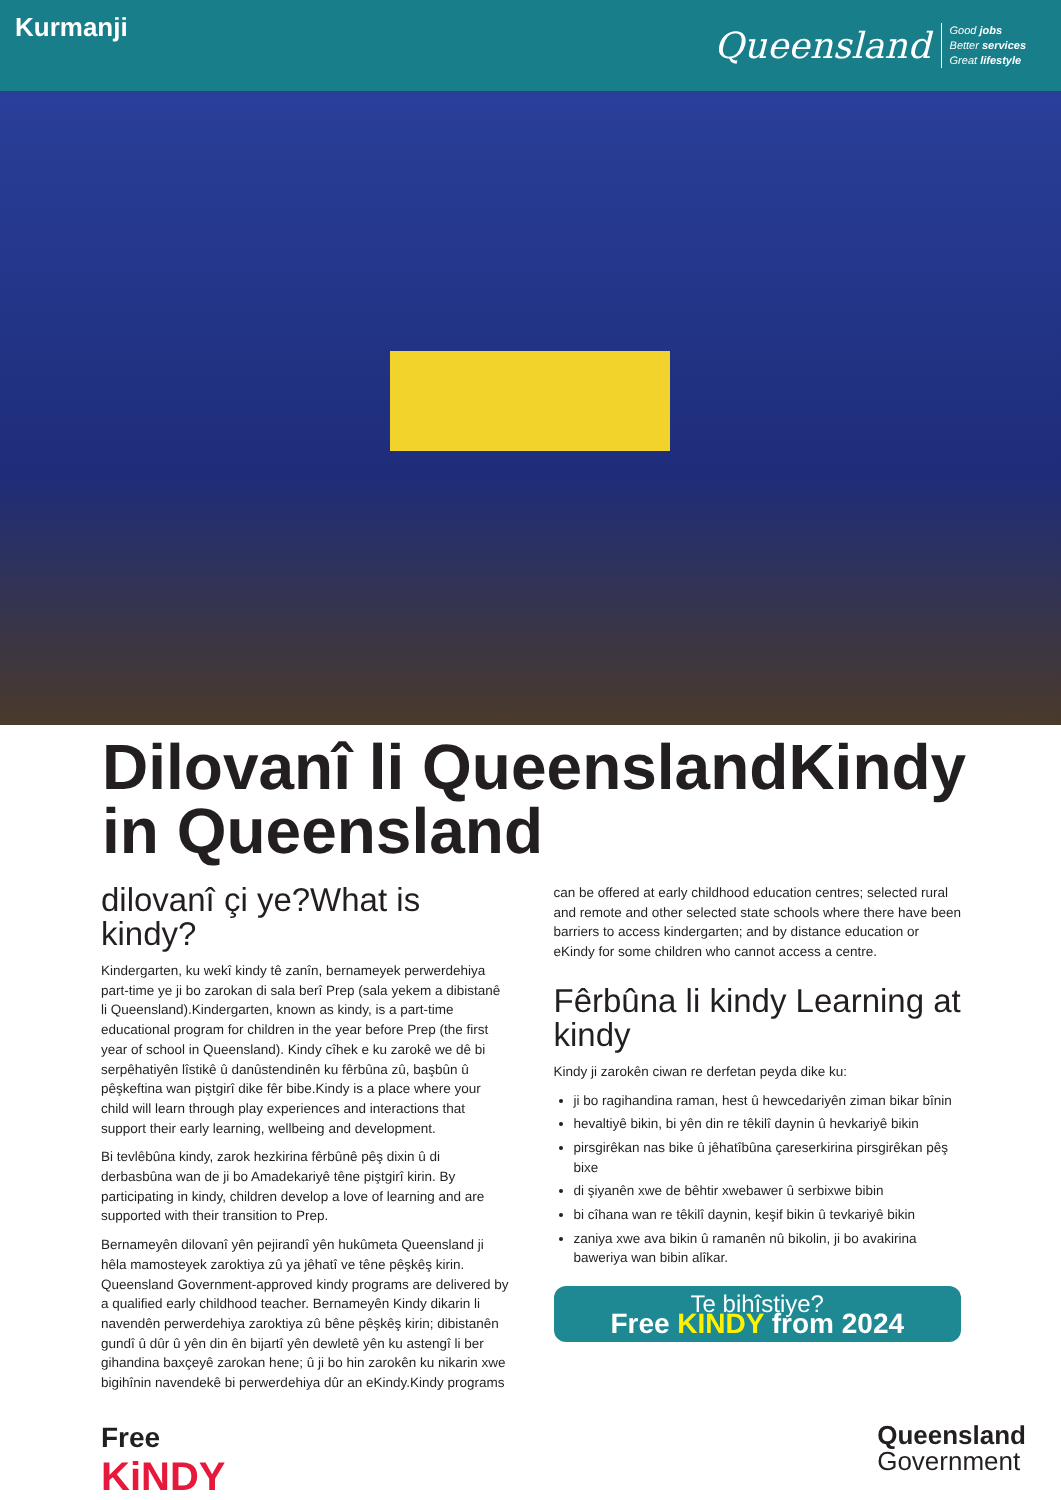Kurmanji
Queensland
Good jobs
Better services
Great lifestyle
Dilovanî li QueenslandKindy
in Queensland
dilovanî çi ye?What is kindy?
Kindergarten, ku wekî kindy tê zanîn, bernameyek perwerdehiya part-time ye ji bo zarokan di sala berî Prep (sala yekem a dibistanê li Queensland).Kindergarten, known as kindy, is a part-time educational program for children in the year before Prep (the first year of school in Queensland). Kindy cîhek e ku zarokê we dê bi serpêhatiyên lîstikê û danûstendinên ku fêrbûna zû, başbûn û pêşkeftina wan piştgirî dike fêr bibe.Kindy is a place where your child will learn through play experiences and interactions that support their early learning, wellbeing and development.
Bi tevlêbûna kindy, zarok hezkirina fêrbûnê pêş dixin û di derbasbûna wan de ji bo Amadekariyê têne piştgirî kirin. By participating in kindy, children develop a love of learning and are supported with their transition to Prep.
Bernameyên dilovanî yên pejirandî yên hukûmeta Queensland ji hêla mamosteyek zaroktiya zû ya jêhatî ve têne pêşkêş kirin. Queensland Government-approved kindy programs are delivered by a qualified early childhood teacher. Bernameyên Kindy dikarin li navendên perwerdehiya zaroktiya zû bêne pêşkêş kirin; dibistanên gundî û dûr û yên din ên bijartî yên dewletê yên ku astengî li ber gihandina baxçeyê zarokan hene; û ji bo hin zarokên ku nikarin xwe bigihînin navendekê bi perwerdehiya dûr an eKindy.Kindy programs
can be offered at early childhood education centres; selected rural and remote and other selected state schools where there have been barriers to access kindergarten; and by distance education or eKindy for some children who cannot access a centre.
Fêrbûna li kindy Learning at kindy
Kindy ji zarokên ciwan re derfetan peyda dike ku:
ji bo ragihandina raman, hest û hewcedariyên ziman bikar bînin
hevaltiyê bikin, bi yên din re têkilî daynin û hevkariyê bikin
pirsgirêkan nas bike û jêhatîbûna çareserkirina pirsgirêkan pêş bixe
di şiyanên xwe de bêhtir xwebawer û serbixwe bibin
bi cîhana wan re têkilî daynin, keşif bikin û tevkariyê bikin
zaniya xwe ava bikin û ramanên nû bikolin, ji bo avakirina baweriya wan bibin alîkar.
Te bihîstiye?
Free KINDY from 2024
Free
KiNDY
Queensland
Government